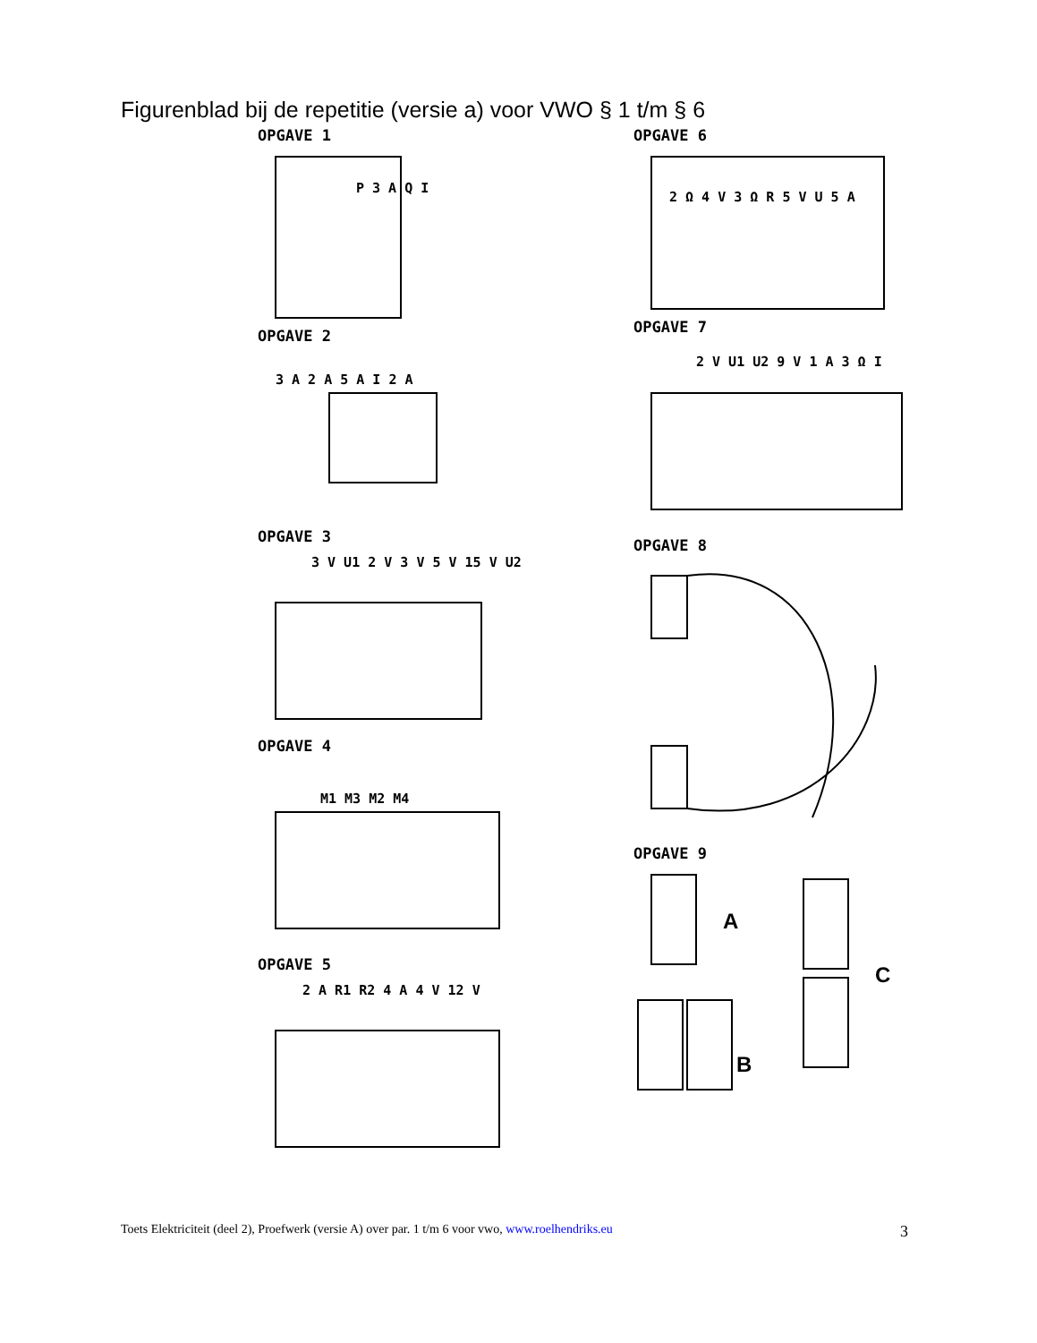Figurenblad bij de repetitie (versie a) voor VWO § 1 t/m § 6
OPGAVE 1
P 3 A Q I
OPGAVE 2
3 A 2 A 5 A I 2 A
OPGAVE 3
3 V U1 2 V 3 V 5 V 15 V U2
OPGAVE 4
M1 M3 M2 M4
OPGAVE 5
2 A R1 R2 4 A 4 V 12 V
OPGAVE 6
2 Ω 4 V 3 Ω R 5 V U 5 A
OPGAVE 7
2 V U1 U2 9 V 1 A 3 Ω I
OPGAVE 8
OPGAVE 9
A
B
C
Toets Elektriciteit (deel 2), Proefwerk (versie A) over par. 1 t/m 6 voor vwo, www.roelhendriks.eu 3